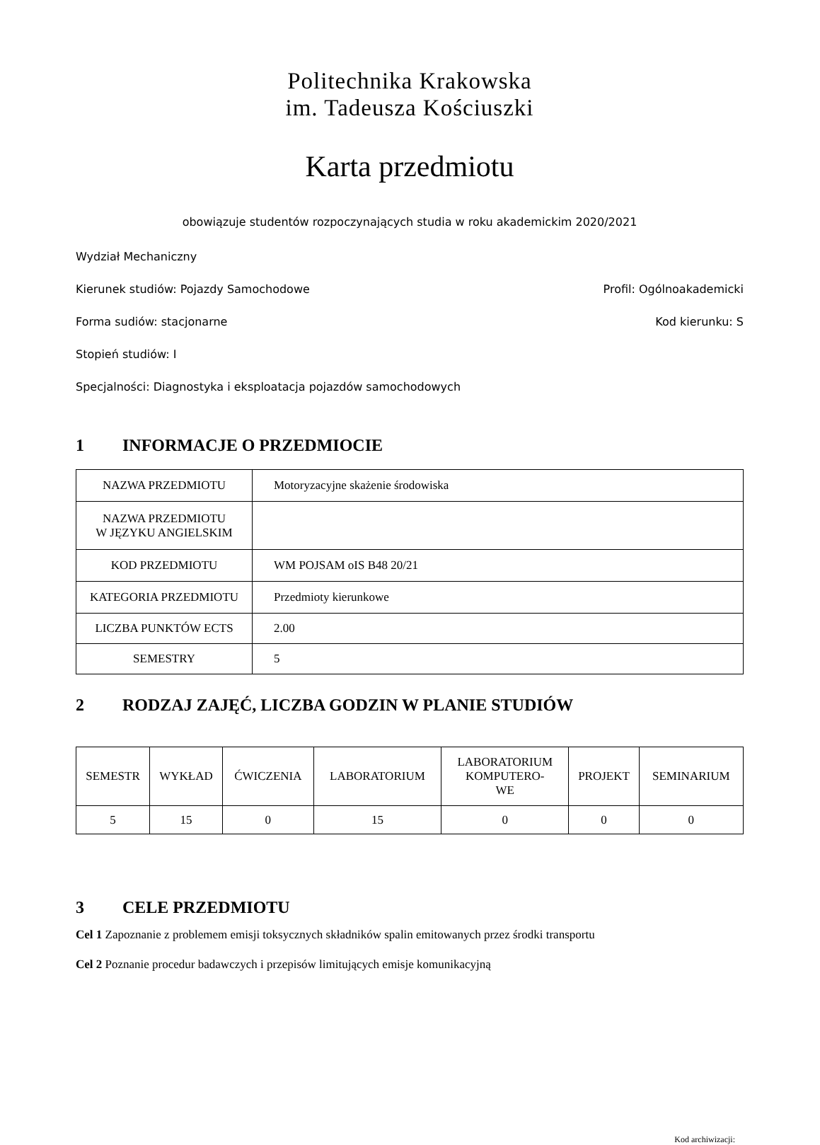Politechnika Krakowska
im. Tadeusza Kościuszki
Karta przedmiotu
obowiązuje studentów rozpoczynających studia w roku akademickim 2020/2021
Wydział Mechaniczny
Kierunek studiów: Pojazdy Samochodowe Profil: Ogólnoakademicki
Forma sudiów: stacjonarne Kod kierunku: S
Stopień studiów: I
Specjalności: Diagnostyka i eksploatacja pojazdów samochodowych
1 INFORMACJE O PRZEDMIOCIE
| NAZWA PRZEDMIOTU | Motoryzacyjne skażenie środowiska |
| NAZWA PRZEDMIOTU W JĘZYKU ANGIELSKIM | |
| KOD PRZEDMIOTU | WM POJSAM oIS B48 20/21 |
| KATEGORIA PRZEDMIOTU | Przedmioty kierunkowe |
| LICZBA PUNKTÓW ECTS | 2.00 |
| SEMESTRY | 5 |
2 RODZAJ ZAJĘĆ, LICZBA GODZIN W PLANIE STUDIÓW
| SEMESTR | WYKŁAD | ĆWICZENIA | LABORATORIUM | LABORATORIUM KOMPUTERO- WE | PROJEKT | SEMINARIUM |
| --- | --- | --- | --- | --- | --- | --- |
| 5 | 15 | 0 | 15 | 0 | 0 | 0 |
3 CELE PRZEDMIOTU
Cel 1 Zapoznanie z problemem emisji toksycznych składników spalin emitowanych przez środki transportu
Cel 2 Poznanie procedur badawczych i przepisów limitujących emisje komunikacyjną
Kod archiwizacji: